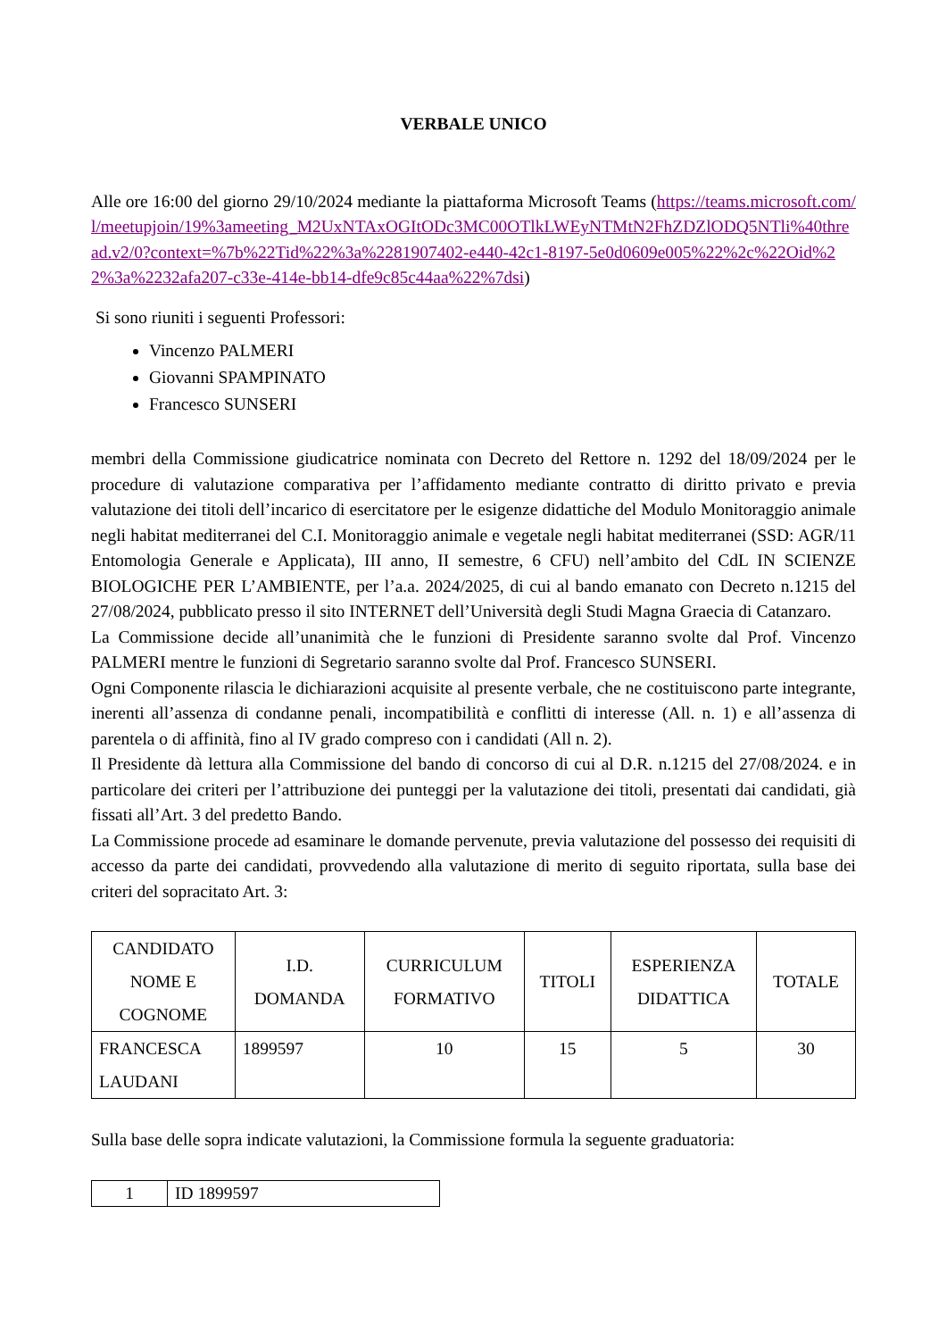VERBALE UNICO
Alle ore 16:00 del giorno 29/10/2024 mediante la piattaforma Microsoft Teams (https://teams.microsoft.com/l/meetupjoin/19%3ameeting_M2UxNTAxOGItODc3MC00OTlkLWEyNTMtN2FhZDZlODQ5NTli%40thread.v2/0?context=%7b%22Tid%22%3a%2281907402-e440-42c1-8197-5e0d0609e005%22%2c%22Oid%22%3a%2232afa207-c33e-414e-bb14-dfe9c85c44aa%22%7dsi)
Si sono riuniti i seguenti Professori:
Vincenzo PALMERI
Giovanni SPAMPINATO
Francesco SUNSERI
membri della Commissione giudicatrice nominata con Decreto del Rettore n. 1292 del 18/09/2024 per le procedure di valutazione comparativa per l’affidamento mediante contratto di diritto privato e previa valutazione dei titoli dell’incarico di esercitatore per le esigenze didattiche del Modulo Monitoraggio animale negli habitat mediterranei del C.I. Monitoraggio animale e vegetale negli habitat mediterranei (SSD: AGR/11 Entomologia Generale e Applicata), III anno, II semestre, 6 CFU) nell’ambito del CdL IN SCIENZE BIOLOGICHE PER L’AMBIENTE, per l’a.a. 2024/2025, di cui al bando emanato con Decreto n.1215 del 27/08/2024, pubblicato presso il sito INTERNET dell’Università degli Studi Magna Graecia di Catanzaro.
La Commissione decide all’unanimità che le funzioni di Presidente saranno svolte dal Prof. Vincenzo PALMERI mentre le funzioni di Segretario saranno svolte dal Prof. Francesco SUNSERI.
Ogni Componente rilascia le dichiarazioni acquisite al presente verbale, che ne costituiscono parte integrante, inerenti all’assenza di condanne penali, incompatibilità e conflitti di interesse (All. n. 1) e all’assenza di parentela o di affinità, fino al IV grado compreso con i candidati (All n. 2).
Il Presidente dà lettura alla Commissione del bando di concorso di cui al D.R. n.1215 del 27/08/2024. e in particolare dei criteri per l’attribuzione dei punteggi per la valutazione dei titoli, presentati dai candidati, già fissati all’Art. 3 del predetto Bando.
La Commissione procede ad esaminare le domande pervenute, previa valutazione del possesso dei requisiti di accesso da parte dei candidati, provvedendo alla valutazione di merito di seguito riportata, sulla base dei criteri del sopracitato Art. 3:
| CANDIDATO NOME E COGNOME | I.D. DOMANDA | CURRICULUM FORMATIVO | TITOLI | ESPERIENZA DIDATTICA | TOTALE |
| FRANCESCA LAUDANI | 1899597 | 10 | 15 | 5 | 30 |
Sulla base delle sopra indicate valutazioni, la Commissione formula la seguente graduatoria:
| 1 | ID 1899597 |